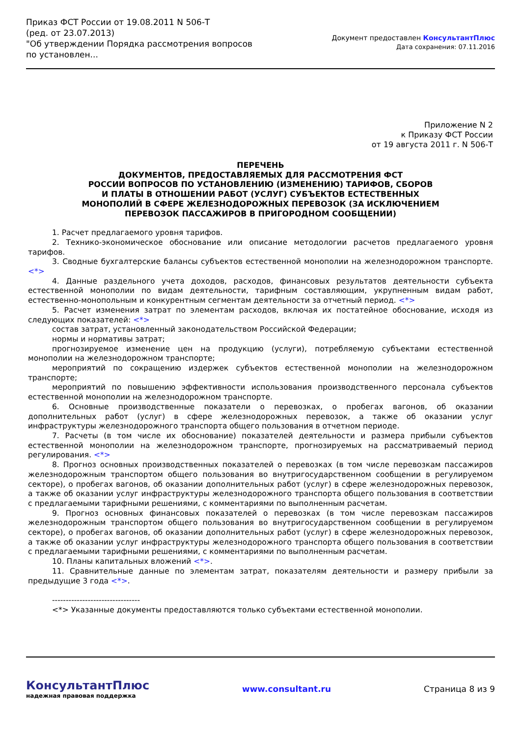Приказ ФСТ России от 19.08.2011 N 506-Т
(ред. от 23.07.2013)
"Об утверждении Порядка рассмотрения вопросов по установлен...
Документ предоставлен КонсультантПлюс
Дата сохранения: 07.11.2016
Приложение N 2
к Приказу ФСТ России
от 19 августа 2011 г. N 506-Т
ПЕРЕЧЕНЬ
ДОКУМЕНТОВ, ПРЕДОСТАВЛЯЕМЫХ ДЛЯ РАССМОТРЕНИЯ ФСТ
РОССИИ ВОПРОСОВ ПО УСТАНОВЛЕНИЮ (ИЗМЕНЕНИЮ) ТАРИФОВ, СБОРОВ
И ПЛАТЫ В ОТНОШЕНИИ РАБОТ (УСЛУГ) СУБЪЕКТОВ ЕСТЕСТВЕННЫХ
МОНОПОЛИЙ В СФЕРЕ ЖЕЛЕЗНОДОРОЖНЫХ ПЕРЕВОЗОК (ЗА ИСКЛЮЧЕНИЕМ
ПЕРЕВОЗОК ПАССАЖИРОВ В ПРИГОРОДНОМ СООБЩЕНИИ)
1. Расчет предлагаемого уровня тарифов.
2. Технико-экономическое обоснование или описание методологии расчетов предлагаемого уровня тарифов.
3. Сводные бухгалтерские балансы субъектов естественной монополии на железнодорожном транспорте. <*>
4. Данные раздельного учета доходов, расходов, финансовых результатов деятельности субъекта естественной монополии по видам деятельности, тарифным составляющим, укрупненным видам работ, естественно-монопольным и конкурентным сегментам деятельности за отчетный период. <*>
5. Расчет изменения затрат по элементам расходов, включая их постатейное обоснование, исходя из следующих показателей: <*>
состав затрат, установленный законодательством Российской Федерации;
нормы и нормативы затрат;
прогнозируемое изменение цен на продукцию (услуги), потребляемую субъектами естественной монополии на железнодорожном транспорте;
мероприятий по сокращению издержек субъектов естественной монополии на железнодорожном транспорте;
мероприятий по повышению эффективности использования производственного персонала субъектов естественной монополии на железнодорожном транспорте.
6. Основные производственные показатели о перевозках, о пробегах вагонов, об оказании дополнительных работ (услуг) в сфере железнодорожных перевозок, а также об оказании услуг инфраструктуры железнодорожного транспорта общего пользования в отчетном периоде.
7. Расчеты (в том числе их обоснование) показателей деятельности и размера прибыли субъектов естественной монополии на железнодорожном транспорте, прогнозируемых на рассматриваемый период регулирования. <*>
8. Прогноз основных производственных показателей о перевозках (в том числе перевозкам пассажиров железнодорожным транспортом общего пользования во внутригосударственном сообщении в регулируемом секторе), о пробегах вагонов, об оказании дополнительных работ (услуг) в сфере железнодорожных перевозок, а также об оказании услуг инфраструктуры железнодорожного транспорта общего пользования в соответствии с предлагаемыми тарифными решениями, с комментариями по выполненным расчетам.
9. Прогноз основных финансовых показателей о перевозках (в том числе перевозкам пассажиров железнодорожным транспортом общего пользования во внутригосударственном сообщении в регулируемом секторе), о пробегах вагонов, об оказании дополнительных работ (услуг) в сфере железнодорожных перевозок, а также об оказании услуг инфраструктуры железнодорожного транспорта общего пользования в соответствии с предлагаемыми тарифными решениями, с комментариями по выполненным расчетам.
10. Планы капитальных вложений <*>.
11. Сравнительные данные по элементам затрат, показателям деятельности и размеру прибыли за предыдущие 3 года <*>.
--------------------------------
<*> Указанные документы предоставляются только субъектами естественной монополии.
КонсультантПлюс
надежная правовая поддержка
www.consultant.ru Страница 8 из 9